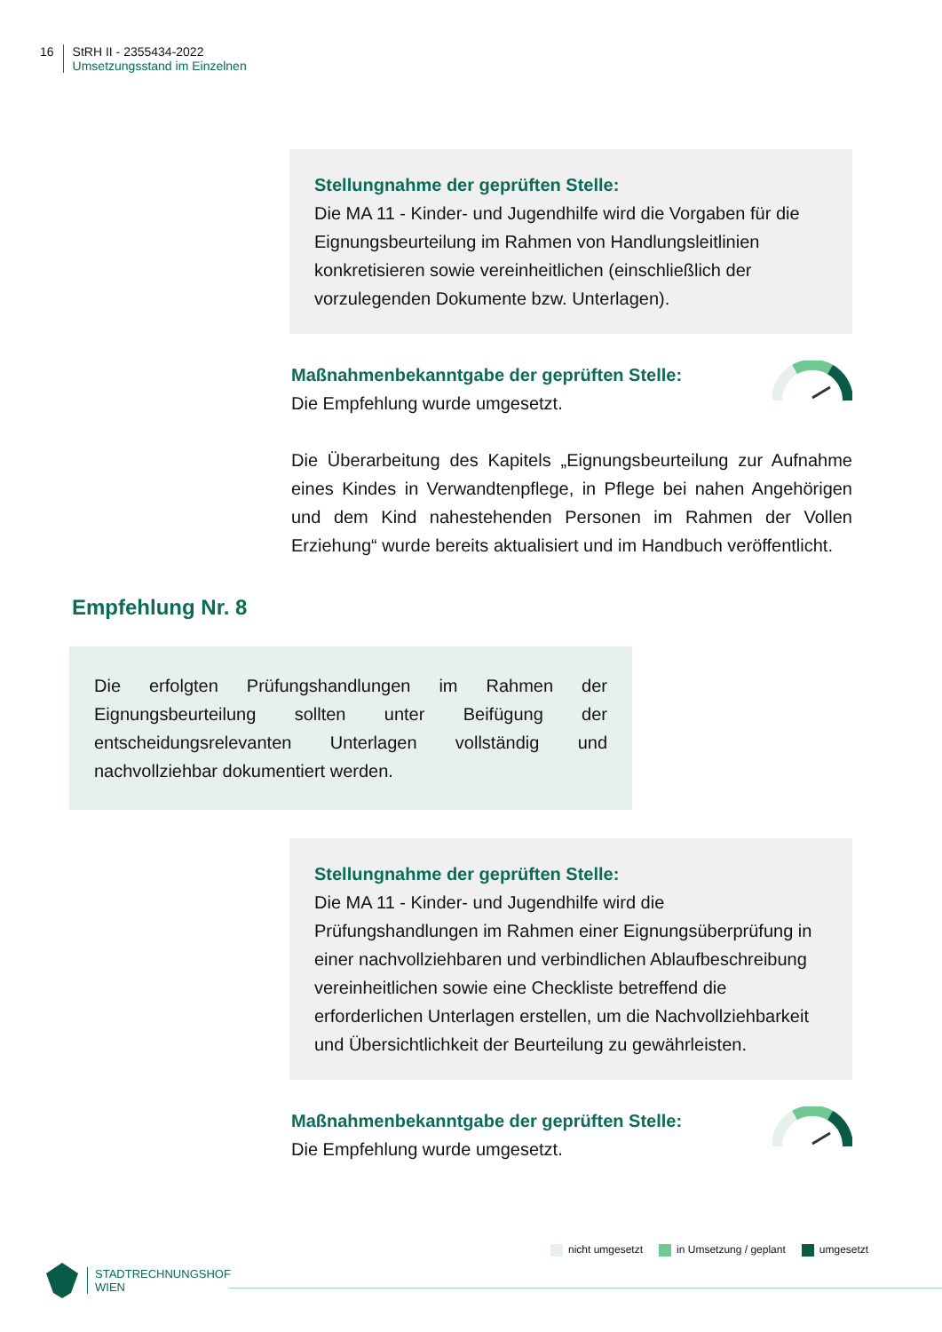16 StRH II - 2355434-2022
Umsetzungsstand im Einzelnen
Stellungnahme der geprüften Stelle:
Die MA 11 - Kinder- und Jugendhilfe wird die Vorgaben für die Eignungsbeurteilung im Rahmen von Handlungsleitlinien konkretisieren sowie vereinheitlichen (einschließlich der vorzulegenden Dokumente bzw. Unterlagen).
Maßnahmenbekanntgabe der geprüften Stelle:
Die Empfehlung wurde umgesetzt.
Die Überarbeitung des Kapitels „Eignungsbeurteilung zur Aufnahme eines Kindes in Verwandtenpflege, in Pflege bei nahen Angehörigen und dem Kind nahestehenden Personen im Rahmen der Vollen Erziehung“ wurde bereits aktualisiert und im Handbuch veröffentlicht.
Empfehlung Nr. 8
Die erfolgten Prüfungshandlungen im Rahmen der Eignungsbeurteilung sollten unter Beifügung der entscheidungsrelevanten Unterlagen vollständig und nachvollziehbar dokumentiert werden.
Stellungnahme der geprüften Stelle:
Die MA 11 - Kinder- und Jugendhilfe wird die Prüfungshandlungen im Rahmen einer Eignungsüberprüfung in einer nachvollziehbaren und verbindlichen Ablaufbeschreibung vereinheitlichen sowie eine Checkliste betreffend die erforderlichen Unterlagen erstellen, um die Nachvollziehbarkeit und Übersichtlichkeit der Beurteilung zu gewährleisten.
Maßnahmenbekanntgabe der geprüften Stelle:
Die Empfehlung wurde umgesetzt.
nicht umgesetzt in Umsetzung / geplant umgesetzt
STADTRECHNUNGSHOF
WIEN